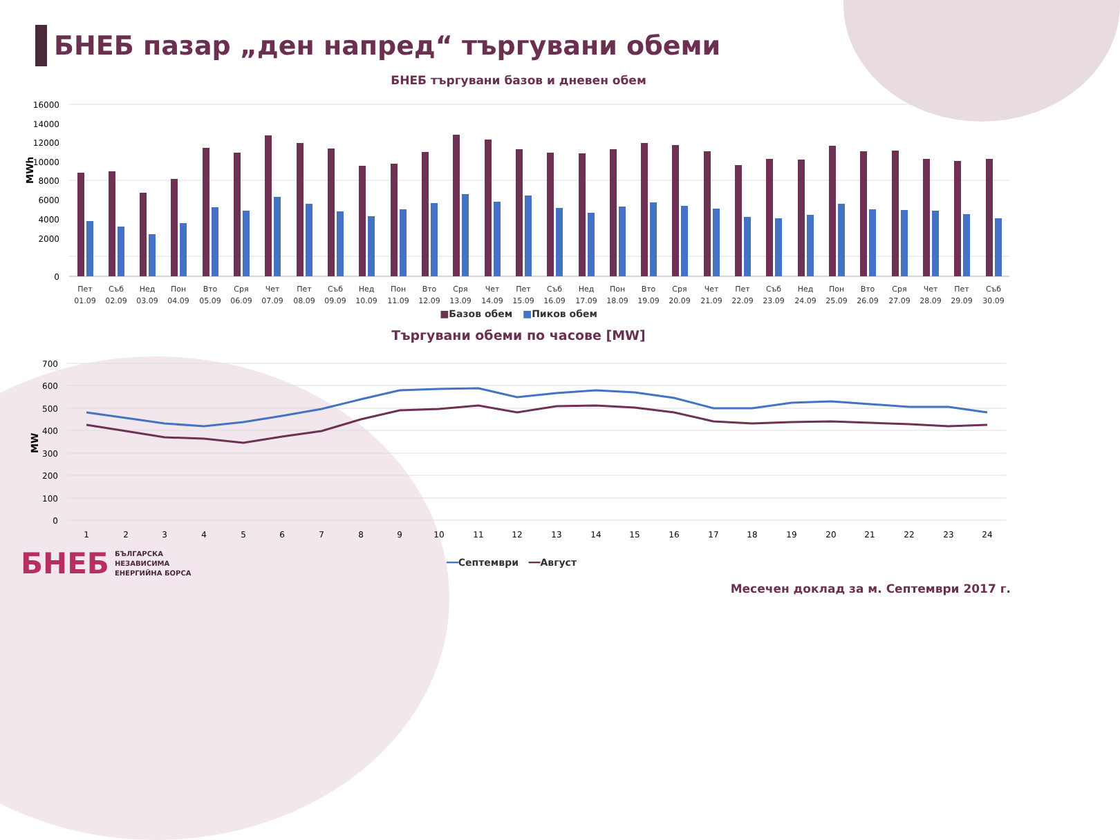БНЕБ пазар „ден напред“ търгувани обеми
БНЕБ търгувани базов и дневен обем
MWh
16000
14000
12000
10000
8000
6000
4000
2000
0
Пет
Съб
Нед
Пон
Вто
Сря
Чет
Пет
Съб
Нед
Пон
Вто
Сря
Чет
Пет
Съб
Нед
Пон
Вто
Сря
Чет
Пет
Съб
Нед
Пон
Вто
Сря
Чет
Пет
Съб
01.09
02.09
03.09
04.09
05.09
06.09
07.09
08.09
09.09
10.09
11.09
12.09
13.09
14.09
15.09
16.09
17.09
18.09
19.09
20.09
21.09
22.09
23.09
24.09
25.09
26.09
27.09
28.09
29.09
30.09
■Базов обем ■Пиков обем
Търгувани обеми по часове [MW]
MW
700
600
500
400
300
200
100
0
1
2
3
4
5
6
7
8
9
10
11
12
13
14
15
16
17
18
19
20
21
22
23
24
━━Септември ━━Август
БНЕБ БЪЛГАРСКА
НЕЗАВИСИМА
ЕНЕРГИЙНА БОРСА
Месечен доклад за м. Септември 2017 г.